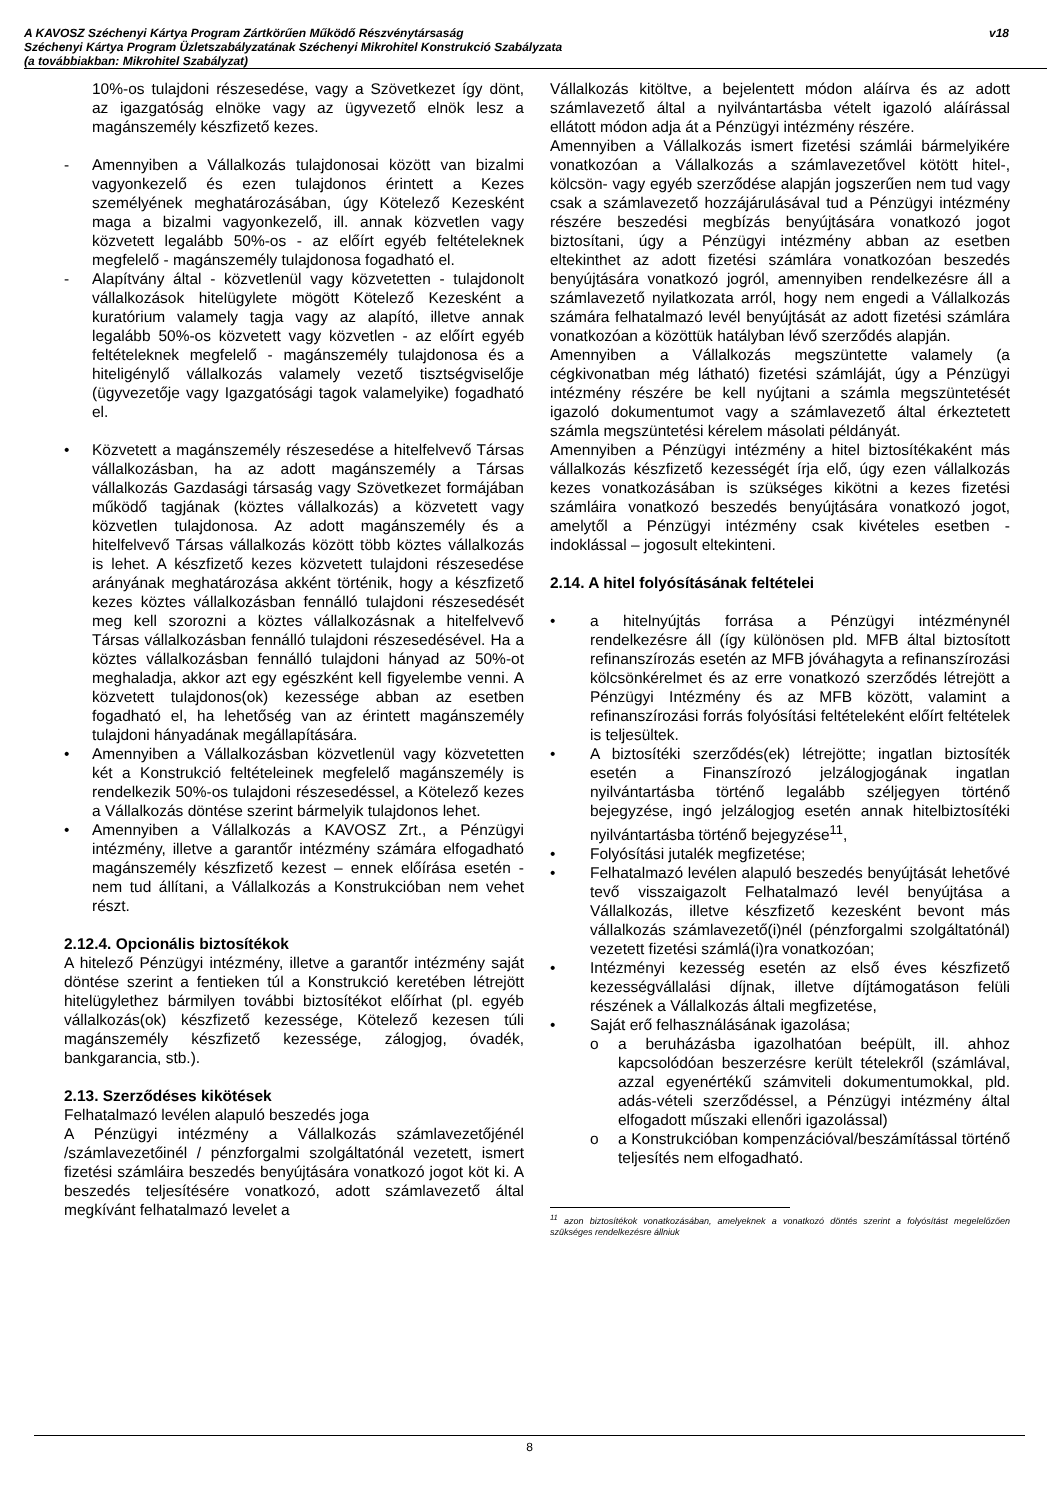A KAVOSZ Széchenyi Kártya Program Zártkörűen Működő Részvénytársaság
Széchenyi Kártya Program Üzletszabályzatának Széchenyi Mikrohitel Konstrukció Szabályzata
(a továbbiakban: Mikrohitel Szabályzat)
v18
10%-os tulajdoni részesedése, vagy a Szövetkezet így dönt, az igazgatóság elnöke vagy az ügyvezető elnök lesz a magánszemély készfizető kezes.
- Amennyiben a Vállalkozás tulajdonosai között van bizalmi vagyonkezelő és ezen tulajdonos érintett a Kezes személyének meghatározásában, úgy Kötelező Kezesként maga a bizalmi vagyonkezelő, ill. annak közvetlen vagy közvetett legalább 50%-os - az előírt egyéb feltételeknek megfelelő - magánszemély tulajdonosa fogadható el.
- Alapítvány által - közvetlenül vagy közvetetten - tulajdonolt vállalkozások hitelügylete mögött Kötelező Kezesként a kuratórium valamely tagja vagy az alapító, illetve annak legalább 50%-os közvetett vagy közvetlen - az előírt egyéb feltételeknek megfelelő - magánszemély tulajdonosa és a hiteligénylő vállalkozás valamely vezető tisztségviselője (ügyvezetője vagy Igazgatósági tagok valamelyike) fogadható el.
• Közvetett a magánszemély részesedése a hitelfelvevő Társas vállalkozásban, ha az adott magánszemély a Társas vállalkozás Gazdasági társaság vagy Szövetkezet formájában működő tagjának (köztes vállalkozás) a közvetett vagy közvetlen tulajdonosa. Az adott magánszemély és a hitelfelvevő Társas vállalkozás között több köztes vállalkozás is lehet. A készfizető kezes közvetett tulajdoni részesedése arányának meghatározása akként történik, hogy a készfizető kezes köztes vállalkozásban fennálló tulajdoni részesedését meg kell szorozni a köztes vállalkozásnak a hitelfelvevő Társas vállalkozásban fennálló tulajdoni részesedésével. Ha a köztes vállalkozásban fennálló tulajdoni hányad az 50%-ot meghaladja, akkor azt egy egészként kell figyelembe venni. A közvetett tulajdonos(ok) kezessége abban az esetben fogadható el, ha lehetőség van az érintett magánszemély tulajdoni hányadának megállapítására.
• Amennyiben a Vállalkozásban közvetlenül vagy közvetetten két a Konstrukció feltételeinek megfelelő magánszemély is rendelkezik 50%-os tulajdoni részesedéssel, a Kötelező kezes a Vállalkozás döntése szerint bármelyik tulajdonos lehet.
• Amennyiben a Vállalkozás a KAVOSZ Zrt., a Pénzügyi intézmény, illetve a garantőr intézmény számára elfogadható magánszemély készfizető kezest – ennek előírása esetén - nem tud állítani, a Vállalkozás a Konstrukcióban nem vehet részt.
2.12.4. Opcionális biztosítékok
A hitelező Pénzügyi intézmény, illetve a garantőr intézmény saját döntése szerint a fentieken túl a Konstrukció keretében létrejött hitelügylethez bármilyen további biztosítékot előírhat (pl. egyéb vállalkozás(ok) készfizető kezessége, Kötelező kezesen túli magánszemély készfizető kezessége, zálogjog, óvadék, bankgarancia, stb.).
2.13. Szerződéses kikötések
Felhatalmazó levélen alapuló beszedés joga
A Pénzügyi intézmény a Vállalkozás számlavezetőjénél /számlavezetőinél / pénzforgalmi szolgáltatónál vezetett, ismert fizetési számláira beszedés benyújtására vonatkozó jogot köt ki. A beszedés teljesítésére vonatkozó, adott számlavezető által megkívánt felhatalmazó levelet a
Vállalkozás kitöltve, a bejelentett módon aláírva és az adott számlavezető által a nyilvántartásba vételt igazoló aláírással ellátott módon adja át a Pénzügyi intézmény részére.
Amennyiben a Vállalkozás ismert fizetési számlái bármelyikére vonatkozóan a Vállalkozás a számlavezetővel kötött hitel-, kölcsön- vagy egyéb szerződése alapján jogszerűen nem tud vagy csak a számlavezető hozzájárulásával tud a Pénzügyi intézmény részére beszedési megbízás benyújtására vonatkozó jogot biztosítani, úgy a Pénzügyi intézmény abban az esetben eltekinthet az adott fizetési számlára vonatkozóan beszedés benyújtására vonatkozó jogról, amennyiben rendelkezésre áll a számlavezető nyilatkozata arról, hogy nem engedi a Vállalkozás számára felhatalmazó levél benyújtását az adott fizetési számlára vonatkozóan a közöttük hatályban lévő szerződés alapján.
Amennyiben a Vállalkozás megszüntette valamely (a cégkivonatban még látható) fizetési számláját, úgy a Pénzügyi intézmény részére be kell nyújtani a számla megszüntetését igazoló dokumentumot vagy a számlavezető által érkeztetett számla megszüntetési kérelem másolati példányát.
Amennyiben a Pénzügyi intézmény a hitel biztosítékaként más vállalkozás készfizető kezességét írja elő, úgy ezen vállalkozás kezes vonatkozásában is szükséges kikötni a kezes fizetési számláira vonatkozó beszedés benyújtására vonatkozó jogot, amelytől a Pénzügyi intézmény csak kivételes esetben - indoklással – jogosult eltekinteni.
2.14. A hitel folyósításának feltételei
• a hitelnyújtás forrása a Pénzügyi intézménynél rendelkezésre áll (így különösen pld. MFB által biztosított refinanszírozás esetén az MFB jóváhagyta a refinanszírozási kölcsönkérelmet és az erre vonatkozó szerződés létrejött a Pénzügyi Intézmény és az MFB között, valamint a refinanszírozási forrás folyósítási feltételeként előírt feltételek is teljesültek.
• A biztosítéki szerződés(ek) létrejötte; ingatlan biztosíték esetén a Finanszírozó jelzálogjogának ingatlan nyilvántartásba történő legalább széljegyen történő bejegyzése, ingó jelzálogjog esetén annak hitelbiztosítéki nyilvántartásba történő bejegyzése<sup>11</sup>,
• Folyósítási jutalék megfizetése;
• Felhatalmazó levélen alapuló beszedés benyújtását lehetővé tevő visszaigazolt Felhatalmazó levél benyújtása a Vállalkozás, illetve készfizető kezesként bevont más vállalkozás számlavezető(i)nél (pénzforgalmi szolgáltatónál) vezetett fizetési számlá(i)ra vonatkozóan;
• Intézményi kezesség esetén az első éves készfizető kezességvállalási díjnak, illetve díjtámogatáson felüli részének a Vállalkozás általi megfizetése,
• Saját erő felhasználásának igazolása;
o a beruházásba igazolhatóan beépült, ill. ahhoz kapcsolódóan beszerzésre került tételekről (számlával, azzal egyenértékű számviteli dokumentumokkal, pld. adás-vételi szerződéssel, a Pénzügyi intézmény által elfogadott műszaki ellenőri igazolással)
o a Konstrukcióban kompenzációval/beszámítással történő teljesítés nem elfogadható.
<sup>11</sup> azon biztosítékok vonatkozásában, amelyeknek a vonatkozó döntés szerint a folyósítást megelelőzően szükséges rendelkezésre állniuk
8